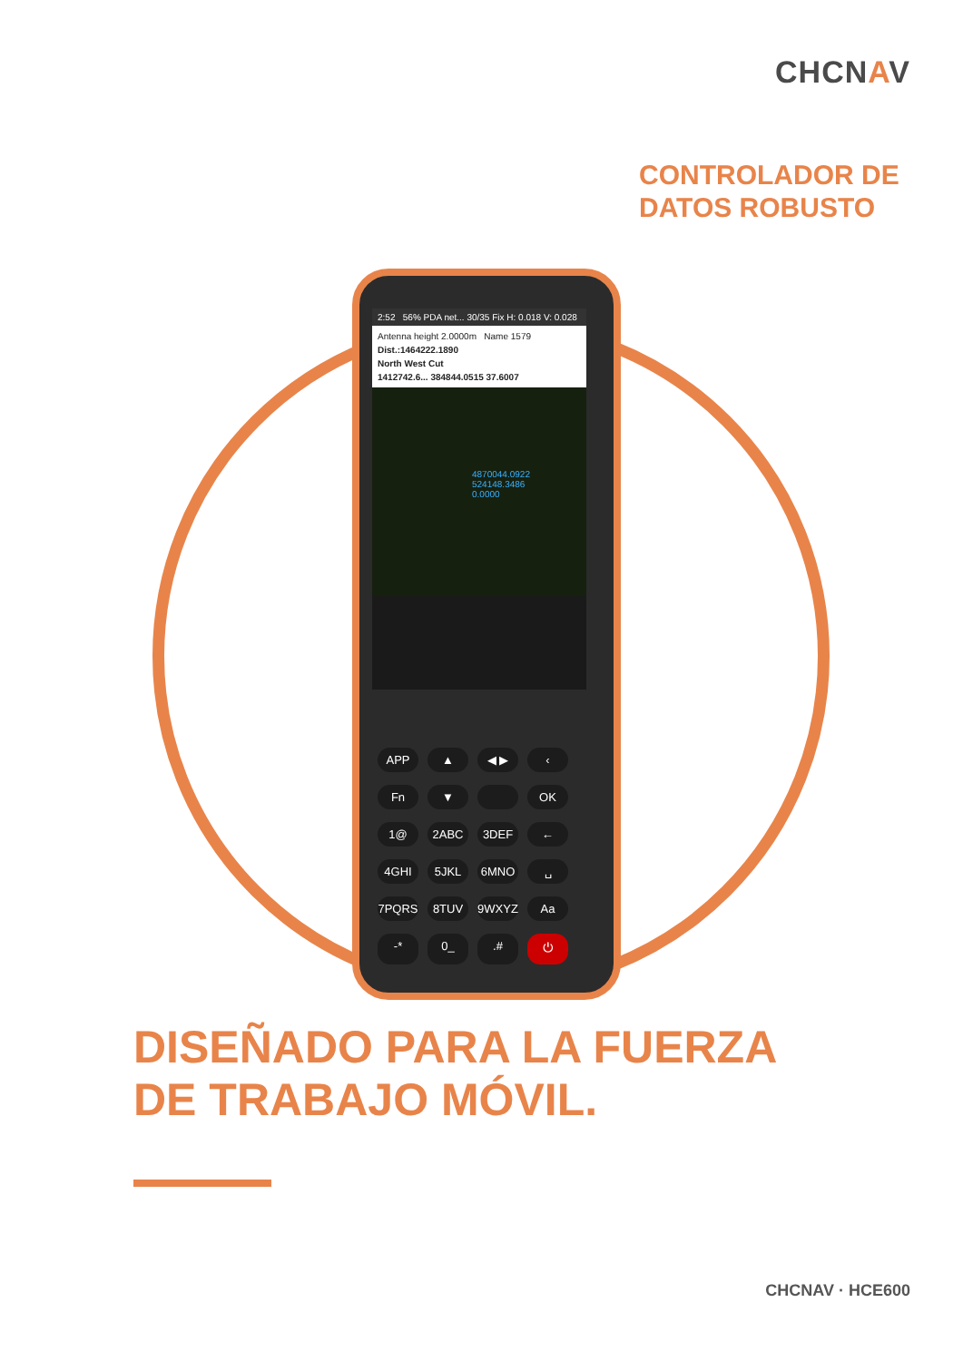CHCNAV
CONTROLADOR DE
DATOS ROBUSTO
2:52 56% PDA net... 30/35 Fix H: 0.018 V: 0.028
Antenna height 2.0000m Name 1579
Dist.:1464222.1890
North West Cut
1412742.6... 384844.0515 37.6007
4870044.0922
524148.3486
0.0000
APP
▲
◀ ▶
‹
Fn
▼
OK
1@
2ABC
3DEF
←
4GHI
5JKL
6MNO
␣
7PQRS
8TUV
9WXYZ
Aa
-*
0_
.#
⏻
DISEÑADO PARA LA FUERZA
DE TRABAJO MÓVIL.
CHCNAV · HCE600